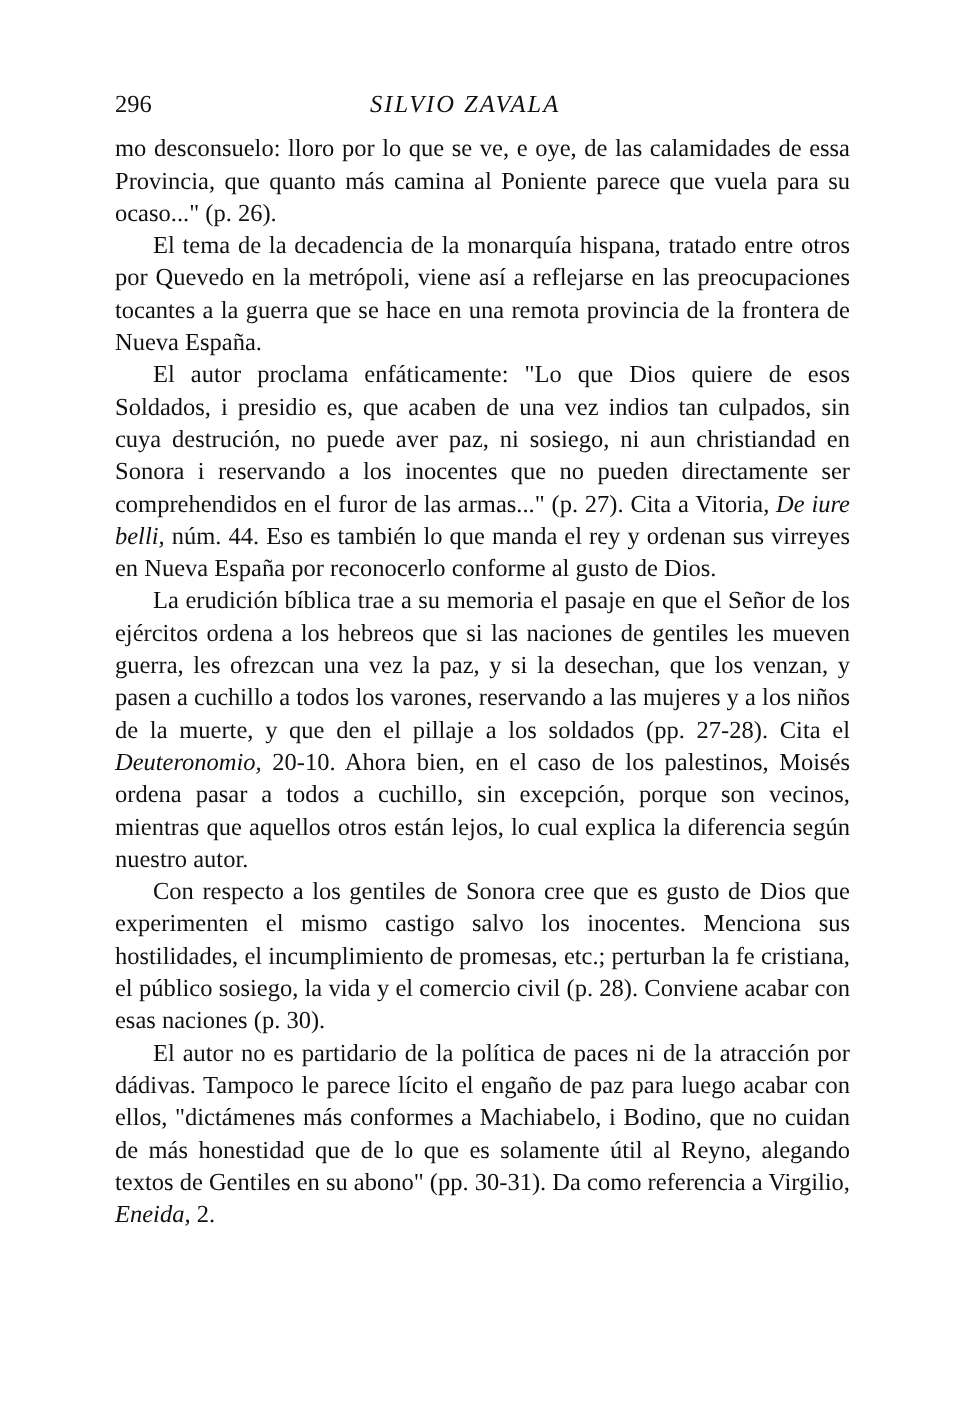296 SILVIO ZAVALA
mo desconsuelo: lloro por lo que se ve, e oye, de las calamidades de essa Provincia, que quanto más camina al Poniente parece que vuela para su ocaso..." (p. 26).
El tema de la decadencia de la monarquía hispana, tratado entre otros por Quevedo en la metrópoli, viene así a reflejarse en las preocupaciones tocantes a la guerra que se hace en una remota provincia de la frontera de Nueva España.
El autor proclama enfáticamente: "Lo que Dios quiere de esos Soldados, i presidio es, que acaben de una vez indios tan culpados, sin cuya destrución, no puede aver paz, ni sosiego, ni aun christiandad en Sonora i reservando a los inocentes que no pueden directamente ser comprehendidos en el furor de las armas..." (p. 27). Cita a Vitoria, De iure belli, núm. 44. Eso es también lo que manda el rey y ordenan sus virreyes en Nueva España por reconocerlo conforme al gusto de Dios.
La erudición bíblica trae a su memoria el pasaje en que el Señor de los ejércitos ordena a los hebreos que si las naciones de gentiles les mueven guerra, les ofrezcan una vez la paz, y si la desechan, que los venzan, y pasen a cuchillo a todos los varones, reservando a las mujeres y a los niños de la muerte, y que den el pillaje a los soldados (pp. 27-28). Cita el Deuteronomio, 20-10. Ahora bien, en el caso de los palestinos, Moisés ordena pasar a todos a cuchillo, sin excepción, porque son vecinos, mientras que aquellos otros están lejos, lo cual explica la diferencia según nuestro autor.
Con respecto a los gentiles de Sonora cree que es gusto de Dios que experimenten el mismo castigo salvo los inocentes. Menciona sus hostilidades, el incumplimiento de promesas, etc.; perturban la fe cristiana, el público sosiego, la vida y el comercio civil (p. 28). Conviene acabar con esas naciones (p. 30).
El autor no es partidario de la política de paces ni de la atracción por dádivas. Tampoco le parece lícito el engaño de paz para luego acabar con ellos, "dictámenes más conformes a Machiabelo, i Bodino, que no cuidan de más honestidad que de lo que es solamente útil al Reyno, alegando textos de Gentiles en su abono" (pp. 30-31). Da como referencia a Virgilio, Eneida, 2.